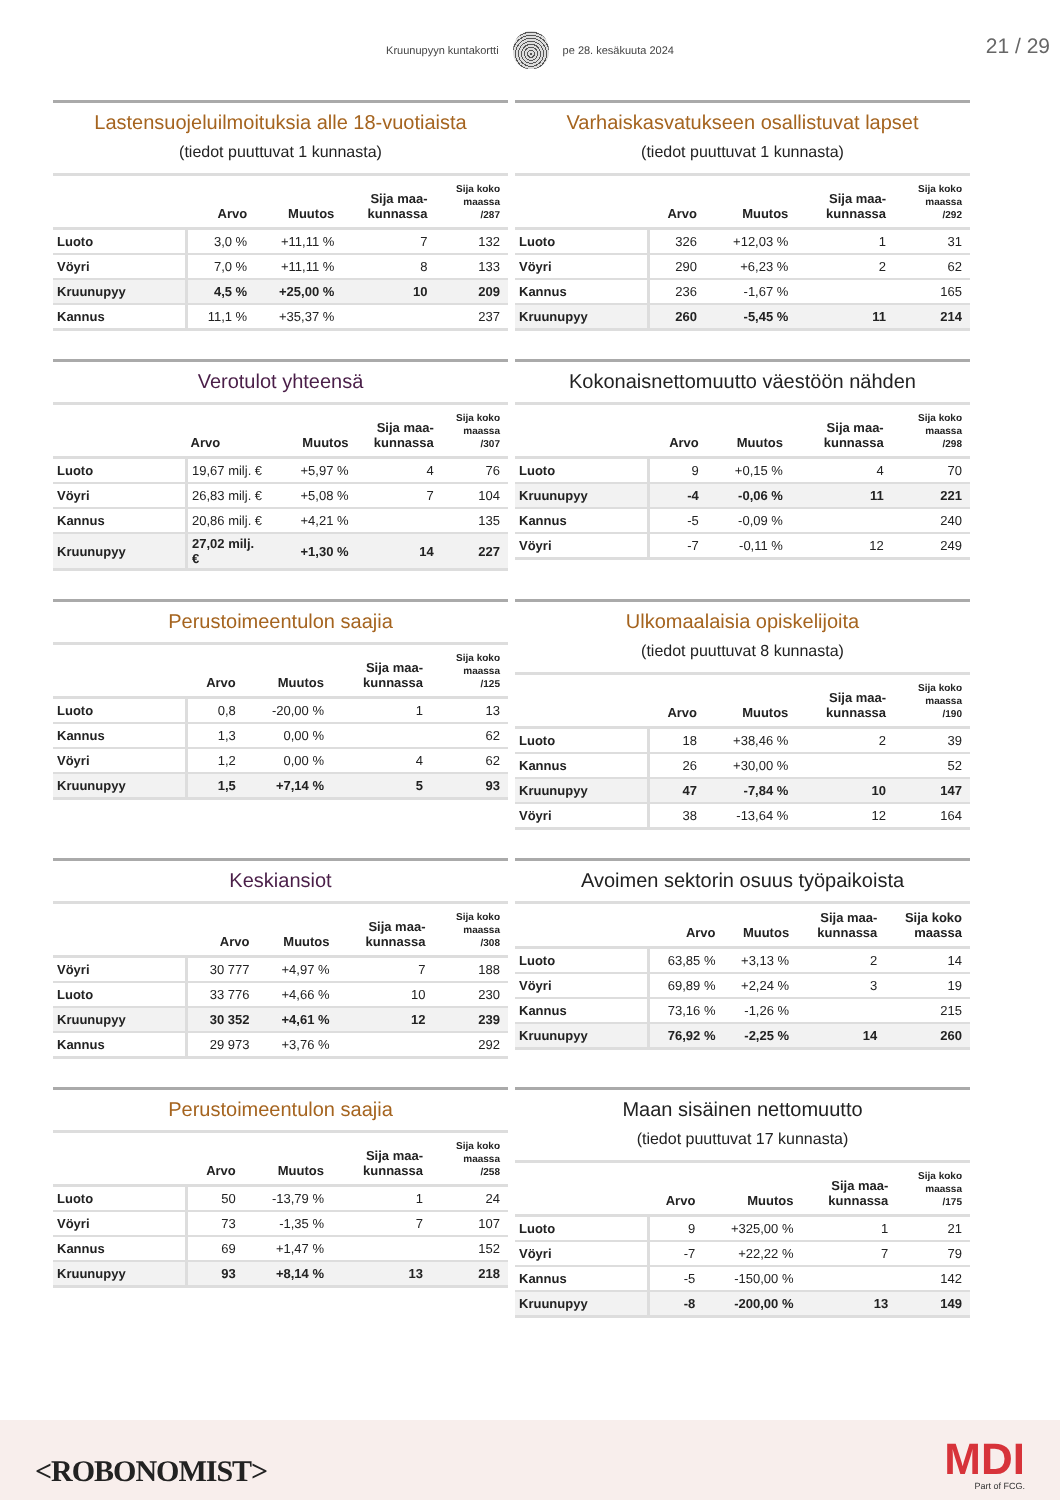Kruunupyyn kuntakortti pe 28. kesäkuuta 2024
21 / 29
Lastensuojeluilmoituksia alle 18-vuotiaista
(tiedot puuttuvat 1 kunnasta)
| | Arvo | Muutos | Sija maa- kunnassa | Sija koko maassa /287 |
| --- | --- | --- | --- | --- |
| Luoto | 3,0 % | +11,11 % | 7 | 132 |
| Vöyri | 7,0 % | +11,11 % | 8 | 133 |
| Kruunupyy | 4,5 % | +25,00 % | 10 | 209 |
| Kannus | 11,1 % | +35,37 % | | 237 |
Varhaiskasvatukseen osallistuvat lapset
(tiedot puuttuvat 1 kunnasta)
| | Arvo | Muutos | Sija maa- kunnassa | Sija koko maassa /292 |
| --- | --- | --- | --- | --- |
| Luoto | 326 | +12,03 % | 1 | 31 |
| Vöyri | 290 | +6,23 % | 2 | 62 |
| Kannus | 236 | -1,67 % | | 165 |
| Kruunupyy | 260 | -5,45 % | 11 | 214 |
Verotulot yhteensä
| | Arvo | Muutos | Sija maa- kunnassa | Sija koko maassa /307 |
| --- | --- | --- | --- | --- |
| Luoto | 19,67 milj. € | +5,97 % | 4 | 76 |
| Vöyri | 26,83 milj. € | +5,08 % | 7 | 104 |
| Kannus | 20,86 milj. € | +4,21 % | | 135 |
| Kruunupyy | 27,02 milj. € | +1,30 % | 14 | 227 |
Kokonaisnettomuutto väestöön nähden
| | Arvo | Muutos | Sija maa- kunnassa | Sija koko maassa /298 |
| --- | --- | --- | --- | --- |
| Luoto | 9 | +0,15 % | 4 | 70 |
| Kruunupyy | -4 | -0,06 % | 11 | 221 |
| Kannus | -5 | -0,09 % | | 240 |
| Vöyri | -7 | -0,11 % | 12 | 249 |
Perustoimeentulon saajia
| | Arvo | Muutos | Sija maa- kunnassa | Sija koko maassa /125 |
| --- | --- | --- | --- | --- |
| Luoto | 0,8 | -20,00 % | 1 | 13 |
| Kannus | 1,3 | 0,00 % | | 62 |
| Vöyri | 1,2 | 0,00 % | 4 | 62 |
| Kruunupyy | 1,5 | +7,14 % | 5 | 93 |
Ulkomaalaisia opiskelijoita
(tiedot puuttuvat 8 kunnasta)
| | Arvo | Muutos | Sija maa- kunnassa | Sija koko maassa /190 |
| --- | --- | --- | --- | --- |
| Luoto | 18 | +38,46 % | 2 | 39 |
| Kannus | 26 | +30,00 % | | 52 |
| Kruunupyy | 47 | -7,84 % | 10 | 147 |
| Vöyri | 38 | -13,64 % | 12 | 164 |
Keskiansiot
| | Arvo | Muutos | Sija maa- kunnassa | Sija koko maassa /308 |
| --- | --- | --- | --- | --- |
| Vöyri | 30 777 | +4,97 % | 7 | 188 |
| Luoto | 33 776 | +4,66 % | 10 | 230 |
| Kruunupyy | 30 352 | +4,61 % | 12 | 239 |
| Kannus | 29 973 | +3,76 % | | 292 |
Avoimen sektorin osuus työpaikoista
| | Arvo | Muutos | Sija maa- kunnassa | Sija koko maassa |
| --- | --- | --- | --- | --- |
| Luoto | 63,85 % | +3,13 % | 2 | 14 |
| Vöyri | 69,89 % | +2,24 % | 3 | 19 |
| Kannus | 73,16 % | -1,26 % | | 215 |
| Kruunupyy | 76,92 % | -2,25 % | 14 | 260 |
Perustoimeentulon saajia
| | Arvo | Muutos | Sija maa- kunnassa | Sija koko maassa /258 |
| --- | --- | --- | --- | --- |
| Luoto | 50 | -13,79 % | 1 | 24 |
| Vöyri | 73 | -1,35 % | 7 | 107 |
| Kannus | 69 | +1,47 % | | 152 |
| Kruunupyy | 93 | +8,14 % | 13 | 218 |
Maan sisäinen nettomuutto
(tiedot puuttuvat 17 kunnasta)
| | Arvo | Muutos | Sija maa- kunnassa | Sija koko maassa /175 |
| --- | --- | --- | --- | --- |
| Luoto | 9 | +325,00 % | 1 | 21 |
| Vöyri | -7 | +22,22 % | 7 | 79 |
| Kannus | -5 | -150,00 % | | 142 |
| Kruunupyy | -8 | -200,00 % | 13 | 149 |
<ROBONOMIST> MDI
Part of FCG.